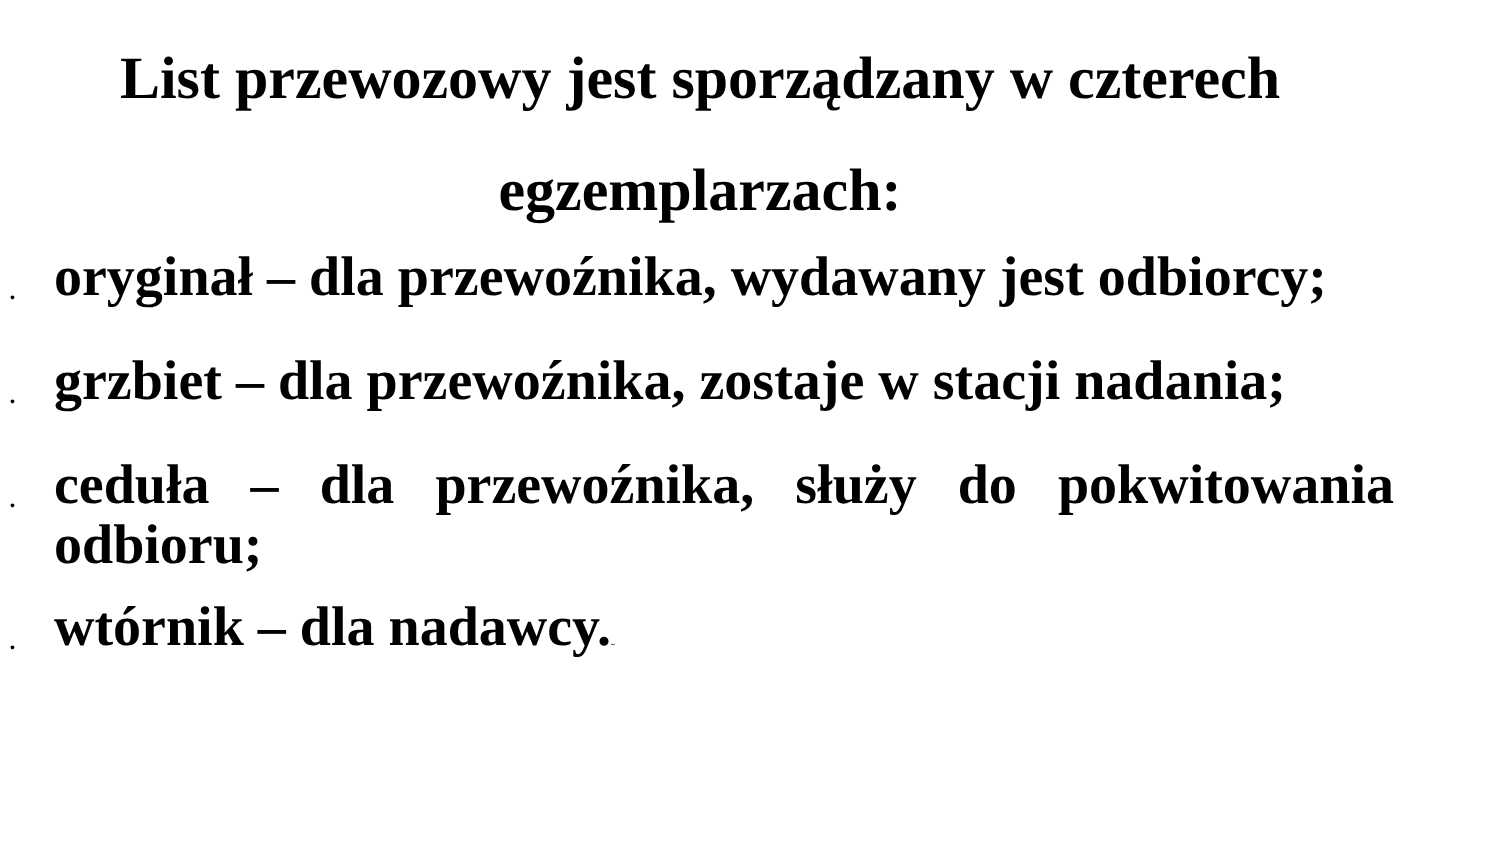List przewozowy jest sporządzany w czterech egzemplarzach:
• oryginał – dla przewoźnika, wydawany jest odbiorcy;
• grzbiet – dla przewoźnika, zostaje w stacji nadania;
• ceduła – dla przewoźnika, służy do pokwitowania odbioru;
• wtórnik – dla nadawcy...